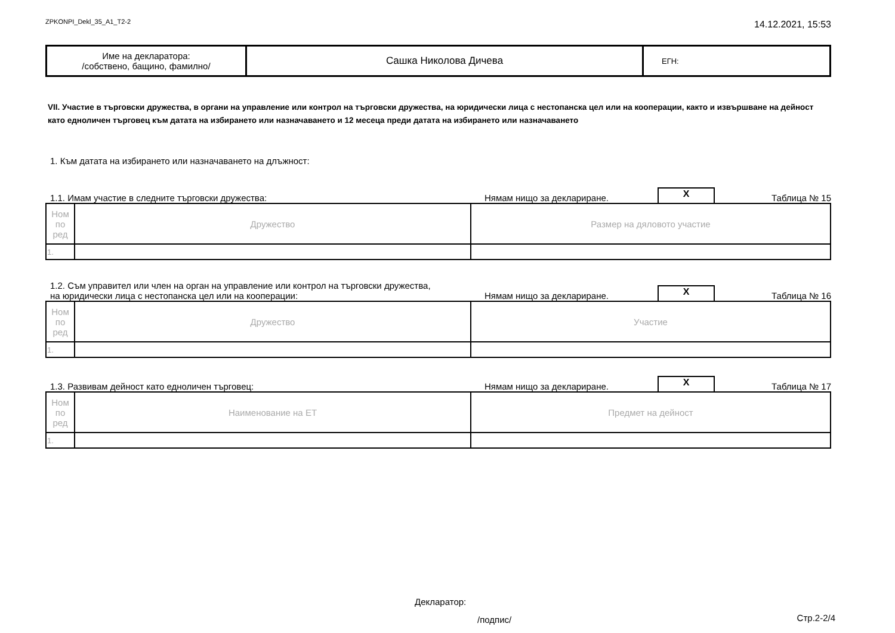ZPKONPI_Dekl_35_A1_T2-2
14.12.2021, 15:53
| Име на декларатора: /собствено, бащино, фамилно/ | Сашка Николова Дичева | ЕГН: |
VII. Участие в търговски дружества, в органи на управление или контрол на търговски дружества, на юридически лица с нестопанска цел или на кооперации, както и извършване на дейност като едноличен търговец към датата на избирането или назначаването и 12 месеца преди датата на избирането или назначаването
1. Към датата на избирането или назначаването на длъжност:
1.1. Имам участие в следните търговски дружества:
Нямам нищо за деклариране.
X
Таблица № 15
| Ном по ред | Дружество | Размер на дяловото участие |
| 1. | | |
1.2. Съм управител или член на орган на управление или контрол на търговски дружества,
на юридически лица с нестопанска цел или на кооперации:
Нямам нищо за деклариране.
X
Таблица № 16
| Ном по ред | Дружество | Участие |
| 1. | | |
1.3. Развивам дейност като едноличен търговец:
Нямам нищо за деклариране.
X
Таблица № 17
| Ном по ред | Наименование на ЕТ | Предмет на дейност |
| 1. | | |
Декларатор:
/подпис/ Стр.2-2/4